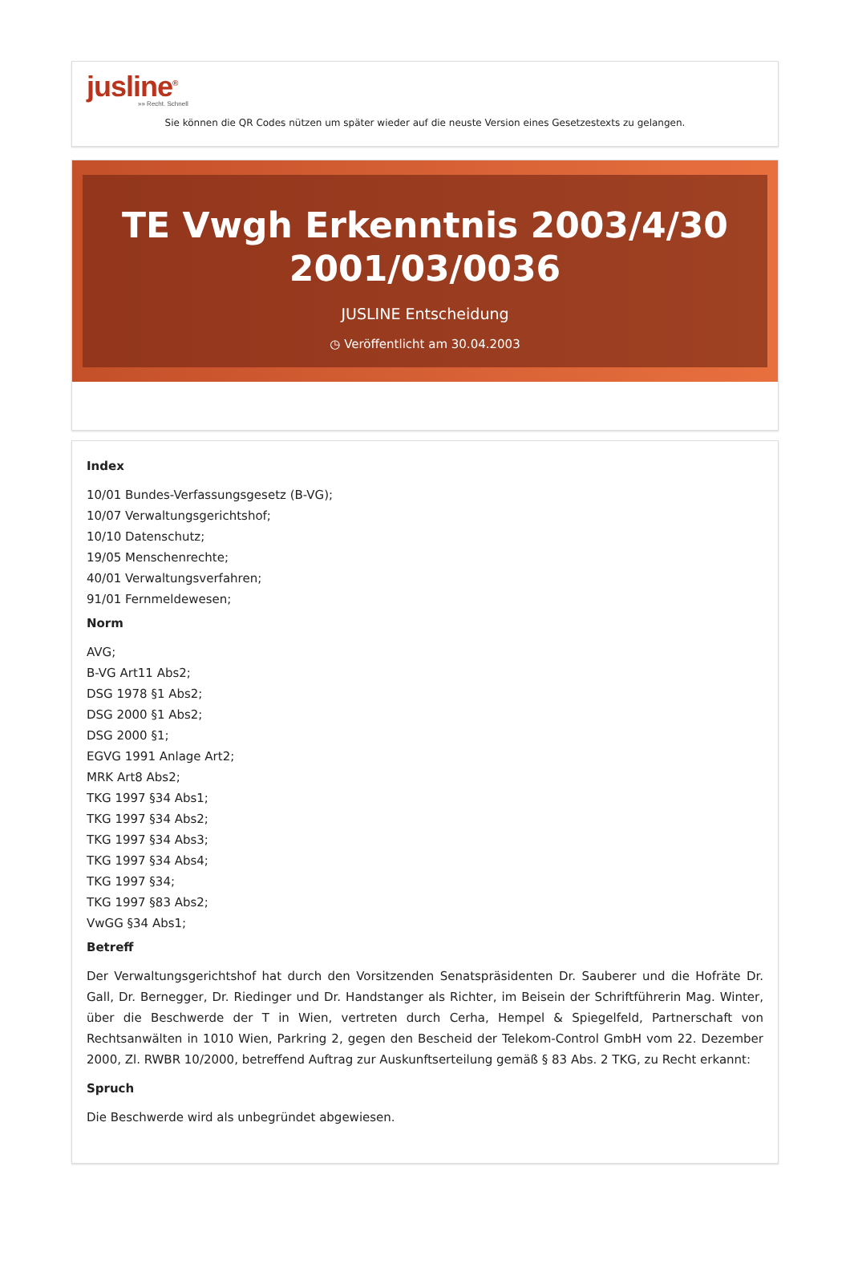jusline<sup>®</sup>
»» Recht. Schnell
Sie können die QR Codes nützen um später wieder auf die neuste Version eines Gesetzestexts zu gelangen.
TE Vwgh Erkenntnis 2003/4/30 2001/03/0036
JUSLINE Entscheidung
◷ Veröffentlicht am 30.04.2003
Index
10/01 Bundes-Verfassungsgesetz (B-VG);
10/07 Verwaltungsgerichtshof;
10/10 Datenschutz;
19/05 Menschenrechte;
40/01 Verwaltungsverfahren;
91/01 Fernmeldewesen;
Norm
AVG;
B-VG Art11 Abs2;
DSG 1978 §1 Abs2;
DSG 2000 §1 Abs2;
DSG 2000 §1;
EGVG 1991 Anlage Art2;
MRK Art8 Abs2;
TKG 1997 §34 Abs1;
TKG 1997 §34 Abs2;
TKG 1997 §34 Abs3;
TKG 1997 §34 Abs4;
TKG 1997 §34;
TKG 1997 §83 Abs2;
VwGG §34 Abs1;
Betreff
Der Verwaltungsgerichtshof hat durch den Vorsitzenden Senatspräsidenten Dr. Sauberer und die Hofräte Dr. Gall, Dr. Bernegger, Dr. Riedinger und Dr. Handstanger als Richter, im Beisein der Schriftführerin Mag. Winter, über die Beschwerde der T in Wien, vertreten durch Cerha, Hempel & Spiegelfeld, Partnerschaft von Rechtsanwälten in 1010 Wien, Parkring 2, gegen den Bescheid der Telekom-Control GmbH vom 22. Dezember 2000, Zl. RWBR 10/2000, betreffend Auftrag zur Auskunftserteilung gemäß § 83 Abs. 2 TKG, zu Recht erkannt:
Spruch
Die Beschwerde wird als unbegründet abgewiesen.